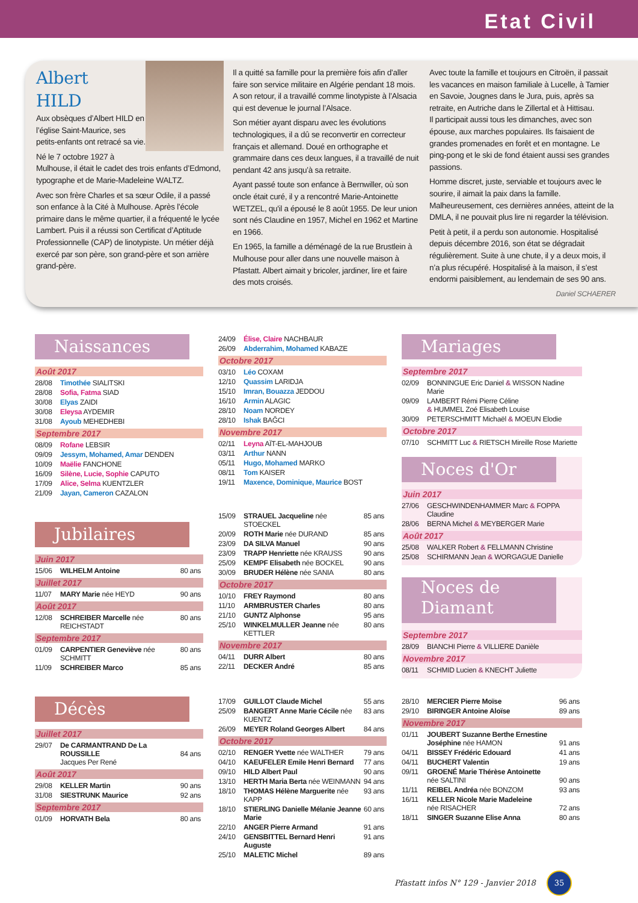Etat Civil
Albert HILD
Aux obsèques d’Albert HILD en l’église Saint-Maurice, ses petits-enfants ont retracé sa vie.
Né le 7 octobre 1927 à Mulhouse, il était le cadet des trois enfants d’Edmond, typographe et de Marie-Madeleine WALTZ.
Avec son frère Charles et sa sœur Odile, il a passé son enfance à la Cité à Mulhouse. Après l’école primaire dans le même quartier, il a fréquenté le lycée Lambert. Puis il a réussi son Certificat d’Aptitude Professionnelle (CAP) de linotypiste. Un métier déjà exercé par son père, son grand-père et son arrière grand-père.
Il a quitté sa famille pour la première fois afin d’aller faire son service militaire en Algérie pendant 18 mois. A son retour, il a travaillé comme linotypiste à l’Alsacia qui est devenue le journal l’Alsace.
Son métier ayant disparu avec les évolutions technologiques, il a dû se reconvertir en correcteur français et allemand. Doué en orthographe et grammaire dans ces deux langues, il a travaillé de nuit pendant 42 ans jusqu’à sa retraite.
Ayant passé toute son enfance à Bernwiller, où son oncle était curé, il y a rencontré Marie-Antoinette WETZEL, qu'il a épousé le 8 août 1955. De leur union sont nés Claudine en 1957, Michel en 1962 et Martine en 1966.
En 1965, la famille a déménagé de la rue Brustlein à Mulhouse pour aller dans une nouvelle maison à Pfastatt. Albert aimait y bricoler, jardiner, lire et faire des mots croisés.
Avec toute la famille et toujours en Citroën, il passait les vacances en maison familiale à Lucelle, à Tamier en Savoie, Jougnes dans le Jura, puis, après sa retraite, en Autriche dans le Zillertal et à Hittisau.
Il participait aussi tous les dimanches, avec son épouse, aux marches populaires. Ils faisaient de grandes promenades en forêt et en montagne. Le ping-pong et le ski de fond étaient aussi ses grandes passions.
Homme discret, juste, serviable et toujours avec le sourire, il aimait la paix dans la famille.
Malheureusement, ces dernières années, atteint de la DMLA, il ne pouvait plus lire ni regarder la télévision.
Petit à petit, il a perdu son autonomie. Hospitalisé depuis décembre 2016, son état se dégradait régulièrement. Suite à une chute, il y a deux mois, il n’a plus récupéré. Hospitalisé à la maison, il s’est endormi paisiblement, au lendemain de ses 90 ans.
Daniel SCHAERER
Naissances
Août 2017
| 28/08 | Timothée SIALITSKI |
| 28/08 | Sofia, Fatma SIAD |
| 30/08 | Elyas ZAIDI |
| 30/08 | Eleysa AYDEMIR |
| 31/08 | Ayoub MEHEDHEBI |
Septembre 2017
| 08/09 | Rofane LEBSIR |
| 09/09 | Jessym, Mohamed, Amar DENDEN |
| 10/09 | Maëlie FANCHONE |
| 16/09 | Silène, Lucie, Sophie CAPUTO |
| 17/09 | Alice, Selma KUENTZLER |
| 21/09 | Jayan, Cameron CAZALON |
Jubilaires
Juin 2017
| 15/06 | WILHELM Antoine | 80 ans |
Juillet 2017
| 11/07 | MARY Marie née HEYD | 90 ans |
Août 2017
| 12/08 | SCHREIBER Marcelle née REICHSTADT | 80 ans |
Septembre 2017
| 01/09 | CARPENTIER Geneviève née SCHMITT | 80 ans |
| 11/09 | SCHREIBER Marco | 85 ans |
| 24/09 | Élise, Claire NACHBAUR |
| 26/09 | Abderrahim, Mohamed KABAZE |
Octobre 2017
| 03/10 | Léo COXAM |
| 12/10 | Quassim LARIDJA |
| 15/10 | Imran, Bouazza JEDDOU |
| 16/10 | Armin ALAGIC |
| 28/10 | Noam NORDEY |
| 28/10 | Ishak BAĞCI |
Novembre 2017
| 02/11 | Leyna AÏT-EL-MAHJOUB |
| 03/11 | Arthur NANN |
| 05/11 | Hugo, Mohamed MARKO |
| 08/11 | Tom KAISER |
| 19/11 | Maxence, Dominique, Maurice BOST |
| 15/09 | STRAUEL Jacqueline née STOECKEL | 85 ans |
| 20/09 | ROTH Marie née DURAND | 85 ans |
| 23/09 | DA SILVA Manuel | 90 ans |
| 23/09 | TRAPP Henriette née KRAUSS | 90 ans |
| 25/09 | KEMPF Elisabeth née BOCKEL | 90 ans |
| 30/09 | BRUDER Hélène née SANIA | 80 ans |
Octobre 2017
| 10/10 | FREY Raymond | 80 ans |
| 11/10 | ARMBRUSTER Charles | 80 ans |
| 21/10 | GUNTZ Alphonse | 95 ans |
| 25/10 | WINKELMULLER Jeanne née KETTLER | 80 ans |
Novembre 2017
| 04/11 | DURR Albert | 80 ans |
| 22/11 | DECKER André | 85 ans |
Mariages
Septembre 2017
| 02/09 | BONNINGUE Eric Daniel & WISSON Nadine Marie |
| 09/09 | LAMBERT Rémi Pierre Céline & HUMMEL Zoé Elisabeth Louise |
| 30/09 | PETERSCHMITT Michaël & MOEUN Elodie |
Octobre 2017
| 07/10 | SCHMITT Luc & RIETSCH Mireille Rose Mariette |
Noces d'Or
Juin 2017
| 27/06 | GESCHWINDENHAMMER Marc & FOPPA Claudine |
| 28/06 | BERNA Michel & MEYBERGER Marie |
Août 2017
| 25/08 | WALKER Robert & FELLMANN Christine |
| 25/08 | SCHIRMANN Jean & WORGAGUE Danielle |
Noces de Diamant
Septembre 2017
| 28/09 | BIANCHI Pierre & VILLIERE Danièle |
Novembre 2017
| 08/11 | SCHMID Lucien & KNECHT Juliette |
Décès
Juillet 2017
| 29/07 | De CARMANTRAND De La ROUSSILLE Jacques Per René | 84 ans |
Août 2017
| 29/08 | KELLER Martin | 90 ans |
| 31/08 | SIESTRUNK Maurice | 92 ans |
Septembre 2017
| 01/09 | HORVATH Bela | 80 ans |
| 17/09 | GUILLOT Claude Michel | 55 ans |
| 25/09 | BANGERT Anne Marie Cécile née KUENTZ | 83 ans |
| 26/09 | MEYER Roland Georges Albert | 84 ans |
Octobre 2017
| 02/10 | RENGER Yvette née WALTHER | 79 ans |
| 04/10 | KAEUFELER Emile Henri Bernard | 77 ans |
| 09/10 | HILD Albert Paul | 90 ans |
| 13/10 | HERTH Maria Berta née WEINMANN | 94 ans |
| 18/10 | THOMAS Hélène Marguerite née KAPP | 93 ans |
| 18/10 | STIERLING Danielle Mélanie Jeanne Marie | 60 ans |
| 22/10 | ANGER Pierre Armand | 91 ans |
| 24/10 | GENSBITTEL Bernard Henri Auguste | 91 ans |
| 25/10 | MALETIC Michel | 89 ans |
| 28/10 | MERCIER Pierre Moïse | 96 ans |
| 29/10 | BIRINGER Antoine Aloïse | 89 ans |
Novembre 2017
| 01/11 | JOUBERT Suzanne Berthe Ernestine Joséphine née HAMON | 91 ans |
| 04/11 | BISSEY Frédéric Edouard | 41 ans |
| 04/11 | BUCHERT Valentin | 19 ans |
| 09/11 | GROENÉ Marie Thérèse Antoinette née SALTINI | 90 ans |
| 11/11 | REIBEL Andréa née BONZOM | 93 ans |
| 16/11 | KELLER Nicole Marie Madeleine née RISACHER | 72 ans |
| 18/11 | SINGER Suzanne Elise Anna | 80 ans |
Pfastatt infos N° 129 - Janvier 2018 35